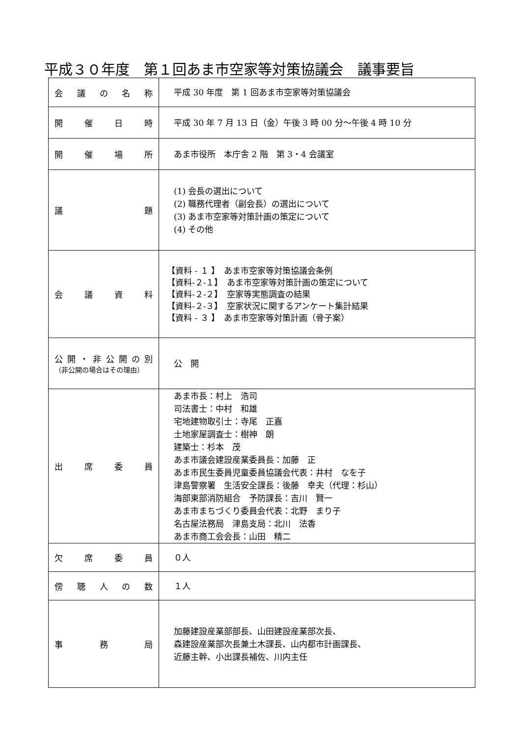平成３０年度　第１回あま市空家等対策協議会　議事要旨
| 会 議 の 名 称 | 平成 30 年度 第 1 回あま市空家等対策協議会 |
| 開 催 日 時 | 平成 30 年 7 月 13 日（金）午後 3 時 00 分～午後 4 時 10 分 |
| 開 催 場 所 | あま市役所 本庁舎 2 階 第 3・4 会議室 |
| 議 題 | (1) 会長の選出について (2) 職務代理者（副会長）の選出について (3) あま市空家等対策計画の策定について (4) その他 |
| 会 議 資 料 | 【資料 - １ 】 あま市空家等対策協議会条例 【資料-２-１】 あま市空家等対策計画の策定について 【資料-２-２】 空家等実態調査の結果 【資料-２-３】 空家状況に関するアンケート集計結果 【資料 - ３ 】 あま市空家等対策計画（骨子案） |
| 公 開 ・ 非 公 開 の 別 （非公開の場合はその理由） | 公 開 |
| 出 席 委 員 | あま市長：村上 浩司 司法書士：中村 和雄 宅地建物取引士：寺尾 正嘉 土地家屋調査士：樹神 朗 建築士：杉本 茂 あま市議会建設産業委員長：加藤 正 あま市民生委員児童委員協議会代表：井村 なを子 津島警察署 生活安全課長：後藤 幸夫（代理：杉山） 海部東部消防組合 予防課長：吉川 賢一 あま市まちづくり委員会代表：北野 まり子 名古屋法務局 津島支局：北川 法香 あま市商工会会長：山田 精二 |
| 欠 席 委 員 | ０人 |
| 傍 聴 人 の 数 | １人 |
| 事 務 局 | 加藤建設産業部部長、山田建設産業部次長、 森建設産業部次長兼土木課長、山内都市計画課長、 近藤主幹、小出課長補佐、川内主任 |